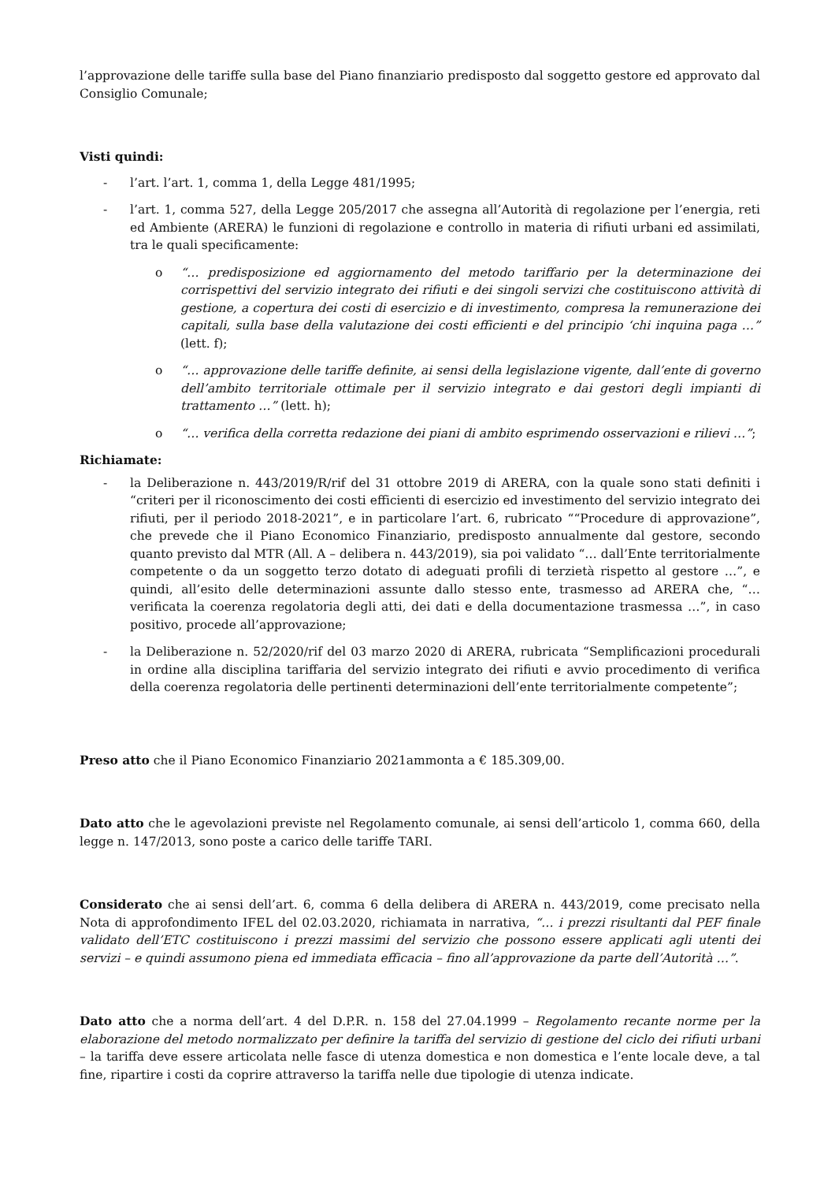l’approvazione delle tariffe sulla base del Piano finanziario predisposto dal soggetto gestore ed approvato dal Consiglio Comunale;
Visti quindi:
- l’art. l’art. 1, comma 1, della Legge 481/1995;
- l’art. 1, comma 527, della Legge 205/2017 che assegna all’Autorità di regolazione per l’energia, reti ed Ambiente (ARERA) le funzioni di regolazione e controllo in materia di rifiuti urbani ed assimilati, tra le quali specificamente:
o “… predisposizione ed aggiornamento del metodo tariffario per la determinazione dei corrispettivi del servizio integrato dei rifiuti e dei singoli servizi che costituiscono attività di gestione, a copertura dei costi di esercizio e di investimento, compresa la remunerazione dei capitali, sulla base della valutazione dei costi efficienti e del principio ‘chi inquina paga …” (lett. f);
o “… approvazione delle tariffe definite, ai sensi della legislazione vigente, dall’ente di governo dell’ambito territoriale ottimale per il servizio integrato e dai gestori degli impianti di trattamento …” (lett. h);
o “… verifica della corretta redazione dei piani di ambito esprimendo osservazioni e rilievi …”;
Richiamate:
- la Deliberazione n. 443/2019/R/rif del 31 ottobre 2019 di ARERA, con la quale sono stati definiti i “criteri per il riconoscimento dei costi efficienti di esercizio ed investimento del servizio integrato dei rifiuti, per il periodo 2018-2021”, e in particolare l’art. 6, rubricato ““Procedure di approvazione”, che prevede che il Piano Economico Finanziario, predisposto annualmente dal gestore, secondo quanto previsto dal MTR (All. A – delibera n. 443/2019), sia poi validato “… dall’Ente territorialmente competente o da un soggetto terzo dotato di adeguati profili di terzietà rispetto al gestore …”, e quindi, all’esito delle determinazioni assunte dallo stesso ente, trasmesso ad ARERA che, “…verificata la coerenza regolatoria degli atti, dei dati e della documentazione trasmessa …”, in caso positivo, procede all’approvazione;
- la Deliberazione n. 52/2020/rif del 03 marzo 2020 di ARERA, rubricata “Semplificazioni procedurali in ordine alla disciplina tariffaria del servizio integrato dei rifiuti e avvio procedimento di verifica della coerenza regolatoria delle pertinenti determinazioni dell’ente territorialmente competente”;
Preso atto che il Piano Economico Finanziario 2021ammonta a € 185.309,00.
Dato atto che le agevolazioni previste nel Regolamento comunale, ai sensi dell’articolo 1, comma 660, della legge n. 147/2013, sono poste a carico delle tariffe TARI.
Considerato che ai sensi dell’art. 6, comma 6 della delibera di ARERA n. 443/2019, come precisato nella Nota di approfondimento IFEL del 02.03.2020, richiamata in narrativa, “… i prezzi risultanti dal PEF finale validato dell’ETC costituiscono i prezzi massimi del servizio che possono essere applicati agli utenti dei servizi – e quindi assumono piena ed immediata efficacia – fino all’approvazione da parte dell’Autorità …”.
Dato atto che a norma dell’art. 4 del D.P.R. n. 158 del 27.04.1999 – Regolamento recante norme per la elaborazione del metodo normalizzato per definire la tariffa del servizio di gestione del ciclo dei rifiuti urbani – la tariffa deve essere articolata nelle fasce di utenza domestica e non domestica e l’ente locale deve, a tal fine, ripartire i costi da coprire attraverso la tariffa nelle due tipologie di utenza indicate.